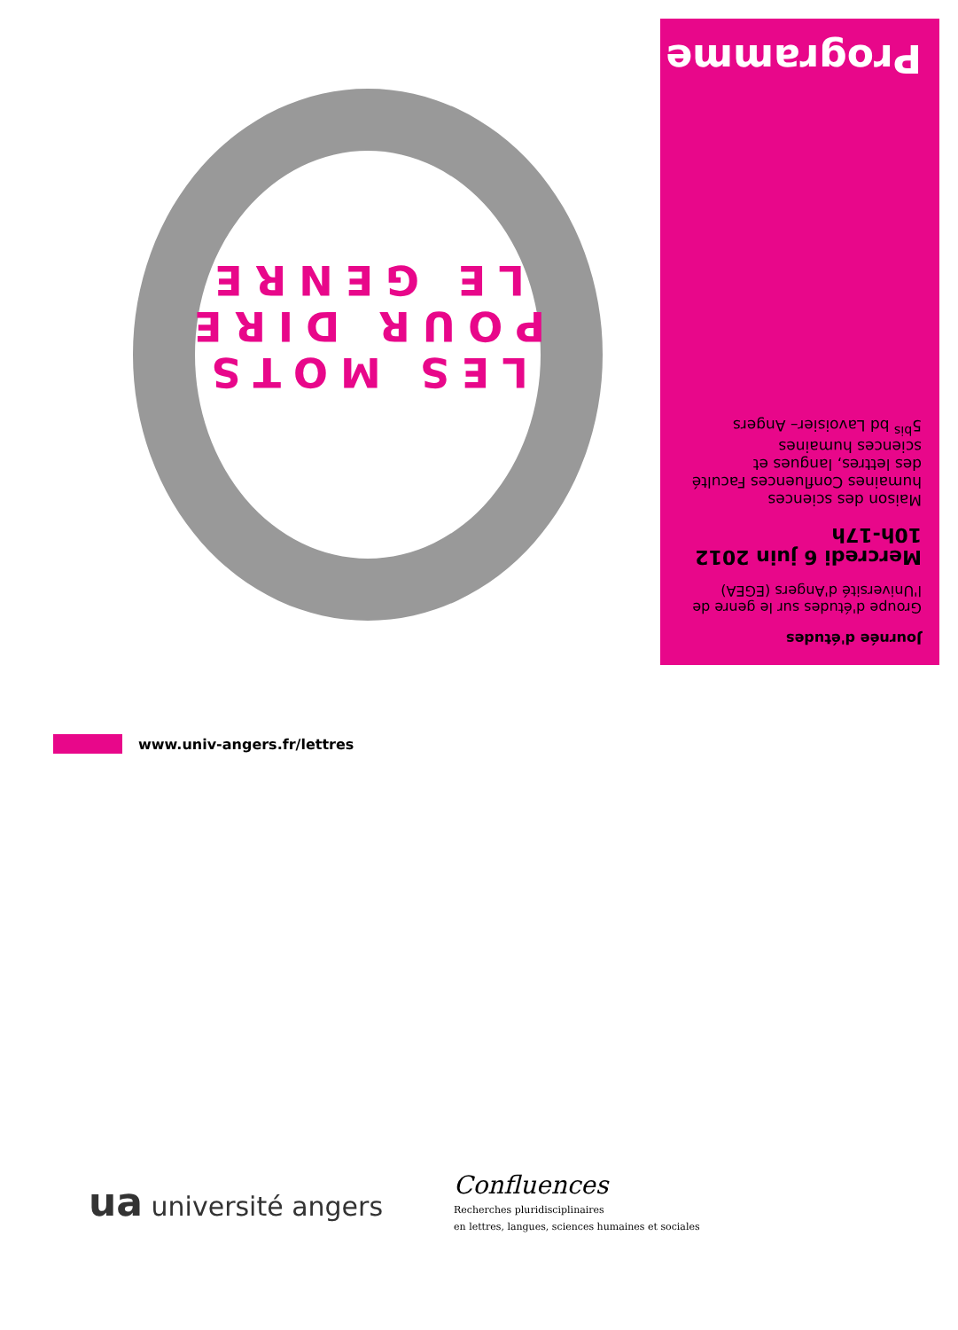Journée d'études
Groupe d'études sur le genre de l'Université d'Angers (EGEA)
Mercredi 6 juin 2012
10h-17h
Maison des sciences humaines Confluences Faculté des lettres, langues et sciences humaines
5<sup>bis</sup> bd Lavoisier– Angers
Programme
LES MOTS
POUR DIRE
LE GENRE
www.univ-angers.fr/lettres
ua université angers
Confluences
Recherches pluridisciplinaires
en lettres, langues, sciences humaines et sociales